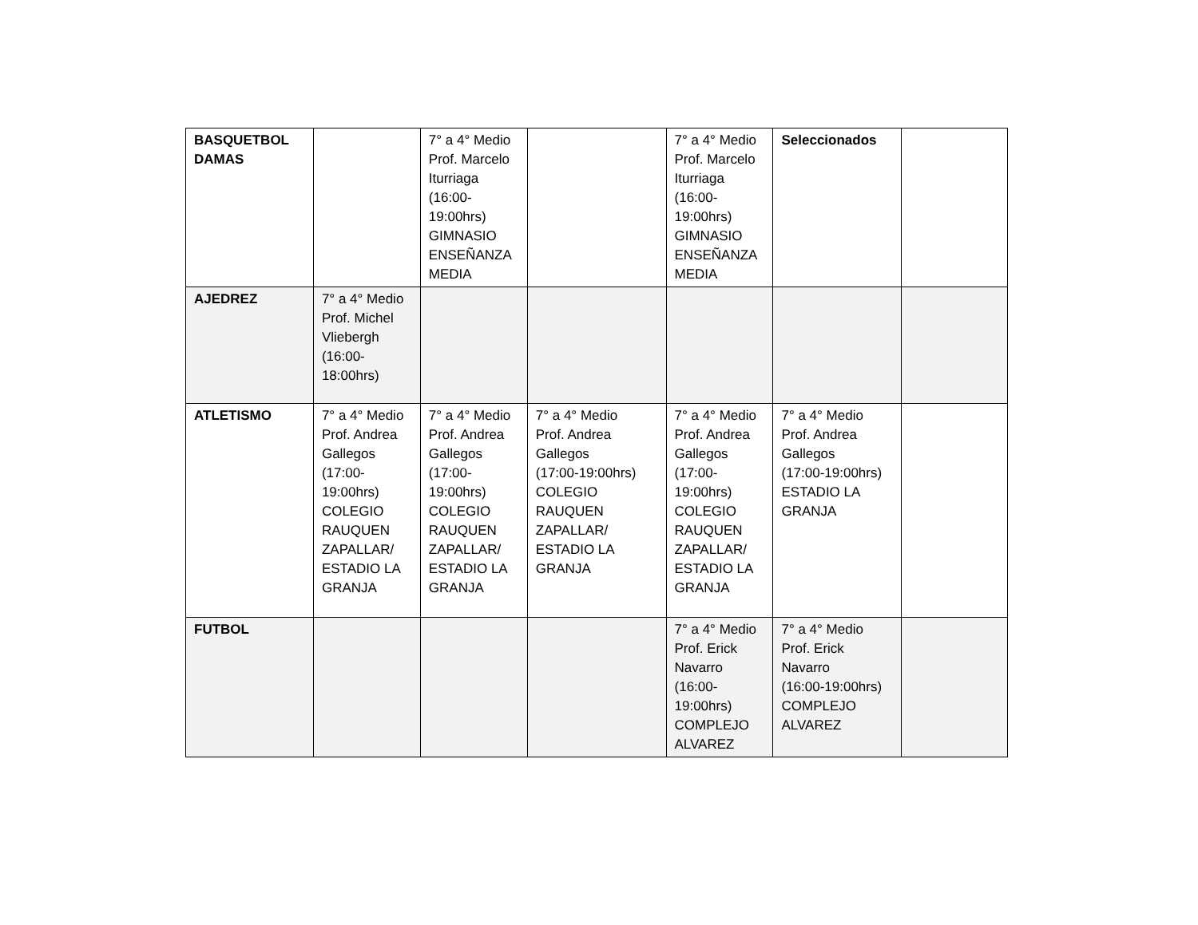| BASQUETBOL DAMAS | | 7° a 4° Medio Prof. Marcelo Iturriaga (16:00- 19:00hrs) GIMNASIO ENSEÑANZA MEDIA | | 7° a 4° Medio Prof. Marcelo Iturriaga (16:00- 19:00hrs) GIMNASIO ENSEÑANZA MEDIA | Seleccionados | |
| AJEDREZ | 7° a 4° Medio Prof. Michel Vliebergh (16:00- 18:00hrs) | | | | | |
| ATLETISMO | 7° a 4° Medio Prof. Andrea Gallegos (17:00- 19:00hrs) COLEGIO RAUQUEN ZAPALLAR/ ESTADIO LA GRANJA | 7° a 4° Medio Prof. Andrea Gallegos (17:00- 19:00hrs) COLEGIO RAUQUEN ZAPALLAR/ ESTADIO LA GRANJA | 7° a 4° Medio Prof. Andrea Gallegos (17:00-19:00hrs) COLEGIO RAUQUEN ZAPALLAR/ ESTADIO LA GRANJA | 7° a 4° Medio Prof. Andrea Gallegos (17:00- 19:00hrs) COLEGIO RAUQUEN ZAPALLAR/ ESTADIO LA GRANJA | 7° a 4° Medio Prof. Andrea Gallegos (17:00-19:00hrs) ESTADIO LA GRANJA | |
| FUTBOL | | | | 7° a 4° Medio Prof. Erick Navarro (16:00- 19:00hrs) COMPLEJO ALVAREZ | 7° a 4° Medio Prof. Erick Navarro (16:00-19:00hrs) COMPLEJO ALVAREZ | |